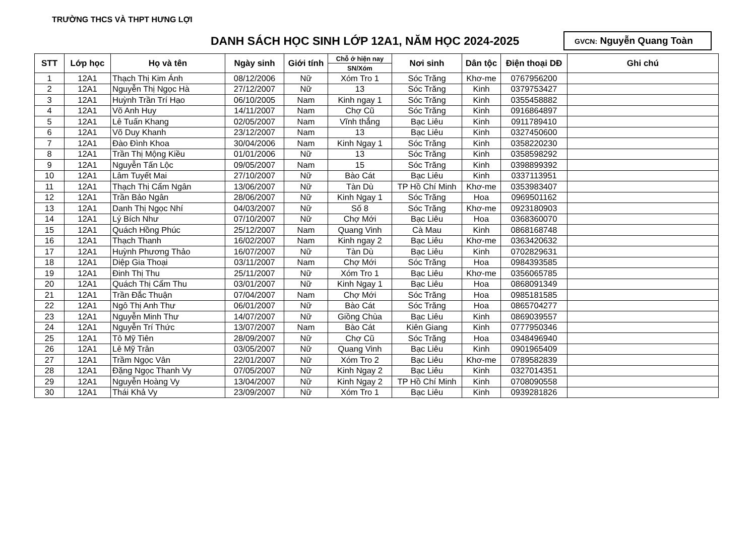TRƯỜNG THCS VÀ THPT HƯNG LỢI
DANH SÁCH HỌC SINH LỚP 12A1, NĂM HỌC 2024-2025
GVCN: Nguyễn Quang Toàn
| STT | Lớp học | Họ và tên | Ngày sinh | Giới tính | Chỗ ở hiện nay | Nơi sinh | Dân tộc | Điện thoại DĐ | Ghi chú |
| --- | --- | --- | --- | --- | --- | --- | --- | --- | --- |
| | | | | | SN/Xóm | | | | |
| 1 | 12A1 | Thạch Thị Kim Ánh | 08/12/2006 | Nữ | Xóm Tro 1 | Sóc Trăng | Khơ-me | 0767956200 | |
| 2 | 12A1 | Nguyễn Thị Ngọc Hà | 27/12/2007 | Nữ | 13 | Sóc Trăng | Kinh | 0379753427 | |
| 3 | 12A1 | Huỳnh Trần Trí Hạo | 06/10/2005 | Nam | Kinh ngay 1 | Sóc Trăng | Kinh | 0355458882 | |
| 4 | 12A1 | Võ Anh Huy | 14/11/2007 | Nam | Chợ Cũ | Sóc Trăng | Kinh | 0916864897 | |
| 5 | 12A1 | Lê Tuấn Khang | 02/05/2007 | Nam | Vĩnh thắng | Bạc Liêu | Kinh | 0911789410 | |
| 6 | 12A1 | Võ Duy Khanh | 23/12/2007 | Nam | 13 | Bạc Liêu | Kinh | 0327450600 | |
| 7 | 12A1 | Đào Đình Khoa | 30/04/2006 | Nam | Kinh Ngay 1 | Sóc Trăng | Kinh | 0358220230 | |
| 8 | 12A1 | Trần Thị Mộng Kiều | 01/01/2006 | Nữ | 13 | Sóc Trăng | Kinh | 0358598292 | |
| 9 | 12A1 | Nguyễn Tấn Lộc | 09/05/2007 | Nam | 15 | Sóc Trăng | Kinh | 0398899392 | |
| 10 | 12A1 | Lâm Tuyết Mai | 27/10/2007 | Nữ | Bào Cát | Bạc Liêu | Kinh | 0337113951 | |
| 11 | 12A1 | Thạch Thị Cẩm Ngân | 13/06/2007 | Nữ | Tàn Dù | TP Hồ Chí Minh | Khơ-me | 0353983407 | |
| 12 | 12A1 | Trần Bảo Ngân | 28/06/2007 | Nữ | Kinh Ngay 1 | Sóc Trăng | Hoa | 0969501162 | |
| 13 | 12A1 | Danh Thị Ngọc Nhí | 04/03/2007 | Nữ | Số 8 | Sóc Trăng | Khơ-me | 0923180903 | |
| 14 | 12A1 | Lý Bích Như | 07/10/2007 | Nữ | Chợ Mới | Bạc Liêu | Hoa | 0368360070 | |
| 15 | 12A1 | Quách Hồng Phúc | 25/12/2007 | Nam | Quang Vinh | Cà Mau | Kinh | 0868168748 | |
| 16 | 12A1 | Thạch Thanh | 16/02/2007 | Nam | Kinh ngay 2 | Bạc Liêu | Khơ-me | 0363420632 | |
| 17 | 12A1 | Huỳnh Phương Thảo | 16/07/2007 | Nữ | Tàn Dù | Bạc Liêu | Kinh | 0702829631 | |
| 18 | 12A1 | Diệp Gia Thoại | 03/11/2007 | Nam | Chợ Mới | Sóc Trăng | Hoa | 0984393585 | |
| 19 | 12A1 | Đinh Thị Thu | 25/11/2007 | Nữ | Xóm Tro 1 | Bạc Liêu | Khơ-me | 0356065785 | |
| 20 | 12A1 | Quách Thị Cẩm Thu | 03/01/2007 | Nữ | Kinh Ngay 1 | Bạc Liêu | Hoa | 0868091349 | |
| 21 | 12A1 | Trần Đắc Thuận | 07/04/2007 | Nam | Chợ Mới | Sóc Trăng | Hoa | 0985181585 | |
| 22 | 12A1 | Ngô Thị Anh Thư | 06/01/2007 | Nữ | Bào Cát | Sóc Trăng | Hoa | 0865704277 | |
| 23 | 12A1 | Nguyễn Minh Thư | 14/07/2007 | Nữ | Giồng Chùa | Bạc Liêu | Kinh | 0869039557 | |
| 24 | 12A1 | Nguyễn Trí Thức | 13/07/2007 | Nam | Bào Cát | Kiên Giang | Kinh | 0777950346 | |
| 25 | 12A1 | Tô Mỹ Tiên | 28/09/2007 | Nữ | Chợ Cũ | Sóc Trăng | Hoa | 0348496940 | |
| 26 | 12A1 | Lê Mỹ Trân | 03/05/2007 | Nữ | Quang Vinh | Bạc Liêu | Kinh | 0901965409 | |
| 27 | 12A1 | Trầm Ngọc Vân | 22/01/2007 | Nữ | Xóm Tro 2 | Bạc Liêu | Khơ-me | 0789582839 | |
| 28 | 12A1 | Đặng Ngọc Thanh Vy | 07/05/2007 | Nữ | Kinh Ngay 2 | Bạc Liêu | Kinh | 0327014351 | |
| 29 | 12A1 | Nguyễn Hoàng Vy | 13/04/2007 | Nữ | Kinh Ngay 2 | TP Hồ Chí Minh | Kinh | 0708090558 | |
| 30 | 12A1 | Thái Khả Vy | 23/09/2007 | Nữ | Xóm Tro 1 | Bạc Liêu | Kinh | 0939281826 | |